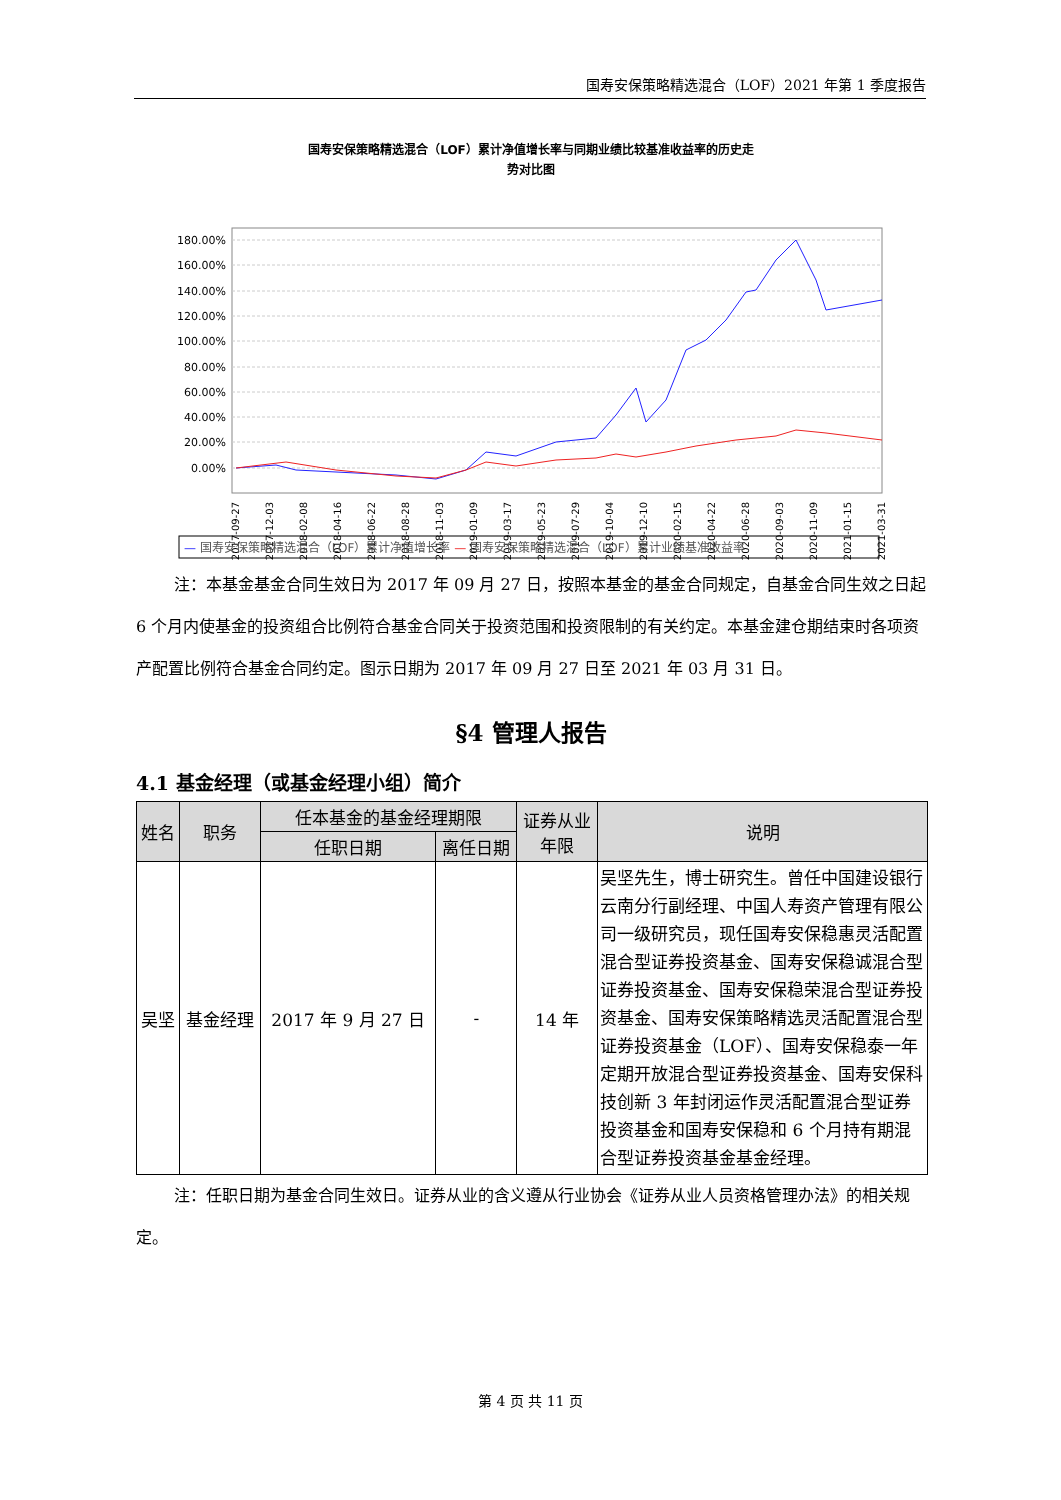国寿安保策略精选混合（LOF）2021 年第 1 季度报告
国寿安保策略精选混合（LOF）累计净值增长率与同期业绩比较基准收益率的历史走
势对比图
180.00%
160.00%
140.00%
120.00%
100.00%
80.00%
60.00%
40.00%
20.00%
0.00%
2017-09-27
2017-12-03
2018-02-08
2018-04-16
2018-06-22
2018-08-28
2018-11-03
2019-01-09
2019-03-17
2019-05-23
2019-07-29
2019-10-04
2019-12-10
2020-02-15
2020-04-22
2020-06-28
2020-09-03
2020-11-09
2021-01-15
2021-03-31
— 国寿安保策略精选混合（LOF）累计净值增长率 — 国寿安保策略精选混合（LOF）累计业绩基准收益率
注：本基金基金合同生效日为 2017 年 09 月 27 日，按照本基金的基金合同规定，自基金合同生效之日起 6 个月内使基金的投资组合比例符合基金合同关于投资范围和投资限制的有关约定。本基金建仓期结束时各项资产配置比例符合基金合同约定。图示日期为 2017 年 09 月 27 日至 2021 年 03 月 31 日。
§4 管理人报告
4.1 基金经理（或基金经理小组）简介
| 姓名 | 职务 | 任本基金的基金经理期限 | | 证券从业 年限 | 说明 |
| --- | --- | --- | --- | --- | --- |
| | | 任职日期 | 离任日期 | | |
| 吴坚 | 基金经理 | 2017 年 9 月 27 日 | - | 14 年 | 吴坚先生，博士研究生。曾任中国建设银行云南分行副经理、中国人寿资产管理有限公司一级研究员，现任国寿安保稳惠灵活配置混合型证券投资基金、国寿安保稳诚混合型证券投资基金、国寿安保稳荣混合型证券投资基金、国寿安保策略精选灵活配置混合型证券投资基金（LOF）、国寿安保稳泰一年定期开放混合型证券投资基金、国寿安保科技创新 3 年封闭运作灵活配置混合型证券投资基金和国寿安保稳和 6 个月持有期混合型证券投资基金基金经理。 |
注：任职日期为基金合同生效日。证券从业的含义遵从行业协会《证券从业人员资格管理办法》的相关规定。
第 4 页 共 11 页